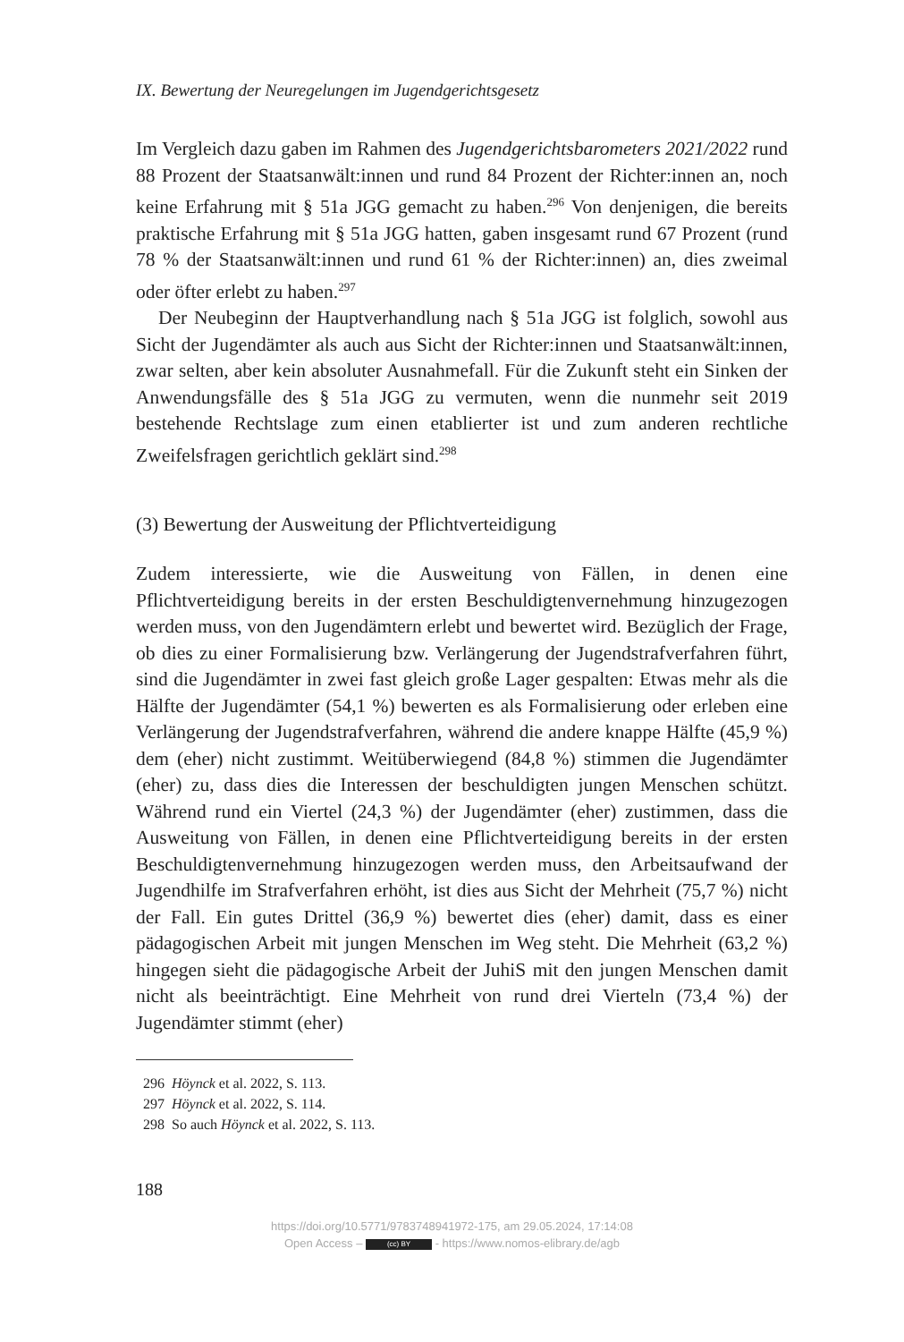IX. Bewertung der Neuregelungen im Jugendgerichtsgesetz
Im Vergleich dazu gaben im Rahmen des Jugendgerichtsbarometers 2021/2022 rund 88 Prozent der Staatsanwält:innen und rund 84 Prozent der Richter:innen an, noch keine Erfahrung mit § 51a JGG gemacht zu haben.<sup>296</sup> Von denjenigen, die bereits praktische Erfahrung mit § 51a JGG hatten, gaben insgesamt rund 67 Prozent (rund 78 % der Staatsanwält:innen und rund 61 % der Richter:innen) an, dies zweimal oder öfter erlebt zu haben.<sup>297</sup>
Der Neubeginn der Hauptverhandlung nach § 51a JGG ist folglich, sowohl aus Sicht der Jugendämter als auch aus Sicht der Richter:innen und Staatsanwält:innen, zwar selten, aber kein absoluter Ausnahmefall. Für die Zukunft steht ein Sinken der Anwendungsfälle des § 51a JGG zu vermuten, wenn die nunmehr seit 2019 bestehende Rechtslage zum einen etablierter ist und zum anderen rechtliche Zweifelsfragen gerichtlich geklärt sind.<sup>298</sup>
(3) Bewertung der Ausweitung der Pflichtverteidigung
Zudem interessierte, wie die Ausweitung von Fällen, in denen eine Pflichtverteidigung bereits in der ersten Beschuldigtenvernehmung hinzugezogen werden muss, von den Jugendämtern erlebt und bewertet wird. Bezüglich der Frage, ob dies zu einer Formalisierung bzw. Verlängerung der Jugendstrafverfahren führt, sind die Jugendämter in zwei fast gleich große Lager gespalten: Etwas mehr als die Hälfte der Jugendämter (54,1 %) bewerten es als Formalisierung oder erleben eine Verlängerung der Jugendstrafverfahren, während die andere knappe Hälfte (45,9 %) dem (eher) nicht zustimmt. Weitüberwiegend (84,8 %) stimmen die Jugendämter (eher) zu, dass dies die Interessen der beschuldigten jungen Menschen schützt. Während rund ein Viertel (24,3 %) der Jugendämter (eher) zustimmen, dass die Ausweitung von Fällen, in denen eine Pflichtverteidigung bereits in der ersten Beschuldigtenvernehmung hinzugezogen werden muss, den Arbeitsaufwand der Jugendhilfe im Strafverfahren erhöht, ist dies aus Sicht der Mehrheit (75,7 %) nicht der Fall. Ein gutes Drittel (36,9 %) bewertet dies (eher) damit, dass es einer pädagogischen Arbeit mit jungen Menschen im Weg steht. Die Mehrheit (63,2 %) hingegen sieht die pädagogische Arbeit der JuhiS mit den jungen Menschen damit nicht als beeinträchtigt. Eine Mehrheit von rund drei Vierteln (73,4 %) der Jugendämter stimmt (eher)
296 Höynck et al. 2022, S. 113.
297 Höynck et al. 2022, S. 114.
298 So auch Höynck et al. 2022, S. 113.
188
https://doi.org/10.5771/9783748941972-175, am 29.05.2024, 17:14:08
Open Access – (cc) BY - https://www.nomos-elibrary.de/agb